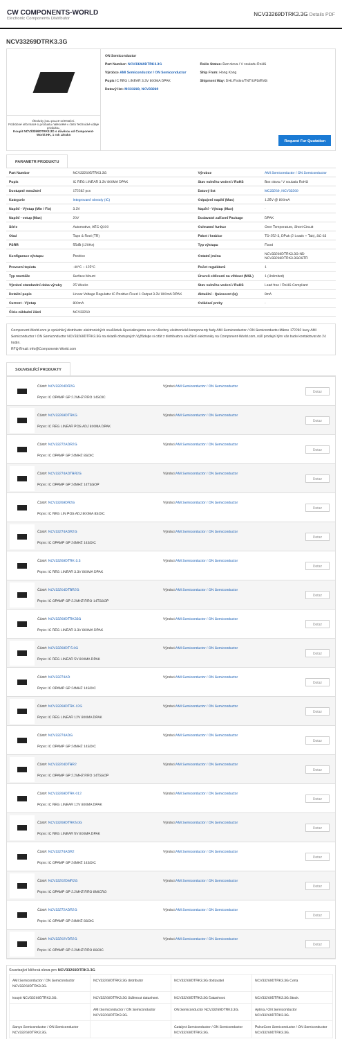CW COMPONENTS-WORLD
Electronic Components Distributor
NCV33269DTRK3.3G Details PDF
NCV33269DTRK3.3G
Obrázky jsou pouze orientační.
Podrobné informace o produktu naleznete v části Technické údaje produktu.
Koupit NCV33269DTRK3.3G s důvěrou od Component-World.HK, 1 rok záruka
ON Semiconductor
Part Number: NCV33269DTRK3.3G
Výrobce AMI Semiconductor / ON Semiconductor
Popis IC REG LINEAR 3.3V 800MA DPAK
Datový list: MC33269, NCV33269
RoHs Status: Bez olova / V souladu RoHS
Ship From: Hong Kong
Shipment Way: DHL/Fedex/TNT/UPS/EMS
Request For Quotation
PARAMETR PRODUKTU
| Part Number | NCV33269DTRK3.3G | Výrobce | AMI Semiconductor / ON Semiconductor |
| Popis | IC REG LINEAR 3.3V 800MA DPAK | Stav volného vedení / RoHS | Bez olova / V souladu RoHS |
| Dostupné množství | 172282 pcs | Datový list | MC33269, NCV33269 |
| Kategorie | Integrované obvody (IC) | Odpojení napětí (Max) | 1.35V @ 800mA |
| Napětí - Výstup (Min / Fix) | 3.3V | Napětí - Výstup (Max) | - |
| Napětí - vstup (Max) | 20V | Dodavatel zařízení Package | DPAK |
| Série | Automotive, AEC-Q100 | Ochranné funkce | Over Temperature, Short Circuit |
| Obal | Tape & Reel (TR) | Paket / krabice | TO-252-3, DPak (2 Leads + Tab), SC-63 |
| PSRR | 55dB (120Hz) | Typ výstupu | Fixed |
| Konfigurace výstupu | Positive | Ostatní jména | NCV33269DTRK3.3G-ND NCV33269DTRK3.3GOSTR |
| Provozní teplota | -40°C ~ 125°C | Počet regulátorů | 1 |
| Typ montáže | Surface Mount | Úroveň citlivosti na vlhkost (MSL) | 1 (Unlimited) |
| Výrobní standardní doba výroby | 25 Weeks | Stav volného vedení / RoHS | Lead free / RoHS Compliant |
| Detailní popis | Linear Voltage Regulator IC Positive Fixed 1 Output 3.3V 800mA DPAK | Aktuální - Quiescent (Iq) | 8mA |
| Current - Výstup | 800mA | Ovládací prvky | - |
| Číslo základní části | NCV33269 | | |
Component-World.com je spolehlivý distributor elektronických součástek.Specializujeme se na všechny elektronické komponenty fady AMI Semiconductor / ON Semiconductor.Máme 172282 kusy AMI Semiconductor / ON Semiconductor NCV33269DTRK3.3G na skladě dostupných.Vyžádejte si citát z distributora součástí elektroniky na Component-World.com, náš prodejní tým vás bude kontaktovat do 24 hodin.
RFQ Email: info@Components-World.com
SOUVISEJÍCÍ PRODUKTY
Část#: NCV33204DR2G Výrobci: AMI Semiconductor / ON Semiconductor
Popis: IC OPAMP GP 2.2MHZ RRO 14SOIC
Dotaz
Část#: NCV33269DTRKG Výrobci: AMI Semiconductor / ON Semiconductor
Popis: IC REG LINEAR POS ADJ 800MA DPAK
Dotaz
Část#: NCV33272ADR2G Výrobci: AMI Semiconductor / ON Semiconductor
Popis: IC OPAMP GP 24MHZ 8SOIC
Dotaz
Část#: NCV33274ADTBR2G Výrobci: AMI Semiconductor / ON Semiconductor
Popis: IC OPAMP GP 24MHZ 14TSSOP
Dotaz
Část#: NCV33269DR2G Výrobci: AMI Semiconductor / ON Semiconductor
Popis: IC REG LIN POS ADJ 800MA 8SOIC
Dotaz
Část#: NCV33274ADR2G Výrobci: AMI Semiconductor / ON Semiconductor
Popis: IC OPAMP GP 24MHZ 14SOIC
Dotaz
Část#: NCV33269DTRK-3.3 Výrobci: AMI Semiconductor / ON Semiconductor
Popis: IC REG LINEAR 3.3V 800MA DPAK
Dotaz
Část#: NCV33204DTBR2G Výrobci: AMI Semiconductor / ON Semiconductor
Popis: IC OPAMP GP 2.2MHZ RRO 14TSSOP
Dotaz
Část#: NCV33269DTRK33G Výrobci: AMI Semiconductor / ON Semiconductor
Popis: IC REG LINEAR 3.3V 800MA DPAK
Dotaz
Část#: NCV33269DT-5.0G Výrobci: AMI Semiconductor / ON Semiconductor
Popis: IC REG LINEAR 5V 800MA DPAK
Dotaz
Část#: NCV33274AD Výrobci: AMI Semiconductor / ON Semiconductor
Popis: IC OPAMP GP 24MHZ 14SOIC
Dotaz
Část#: NCV33269DTRK-12G Výrobci: AMI Semiconductor / ON Semiconductor
Popis: IC REG LINEAR 12V 800MA DPAK
Dotaz
Část#: NCV33274ADG Výrobci: AMI Semiconductor / ON Semiconductor
Popis: IC OPAMP GP 24MHZ 14SOIC
Dotaz
Část#: NCV33204DTBR2 Výrobci: AMI Semiconductor / ON Semiconductor
Popis: IC OPAMP GP 2.2MHZ RRO 14TSSOP
Dotaz
Část#: NCV33269DTRK-012 Výrobci: AMI Semiconductor / ON Semiconductor
Popis: IC REG LINEAR 12V 800MA DPAK
Dotaz
Část#: NCV33269DTRK5.0G Výrobci: AMI Semiconductor / ON Semiconductor
Popis: IC REG LINEAR 5V 800MA DPAK
Dotaz
Část#: NCV33274ADR2 Výrobci: AMI Semiconductor / ON Semiconductor
Popis: IC OPAMP GP 24MHZ 14SOIC
Dotaz
Část#: NCV33202DMR2G Výrobci: AMI Semiconductor / ON Semiconductor
Popis: IC OPAMP GP 2.2MHZ RRO 8MICRO
Dotaz
Část#: NCV33272ADR2G Výrobci: AMI Semiconductor / ON Semiconductor
Popis: IC OPAMP GP 24MHZ 8SOIC
Dotaz
Část#: NCV33202VDR2G Výrobci: AMI Semiconductor / ON Semiconductor
Popis: IC OPAMP GP 2.2MHZ RRO 8SOIC
Dotaz
Související klíčová slova pro NCV33269DTRK3.3G
| AMI Semiconductor / ON Semiconductor NCV33269DTRK3.3G. | NCV33269DTRK3.3G distributor | NCV33269DTRK3.3G dodavatel | NCV33269DTRK3.3G Cena |
| koupit NCV33269DTRK3.3G. | NCV33269DTRK3.3G Stáhnout datasheet. | NCV33269DTRK3.3G Datasheet. | NCV33269DTRK3.3G Stock. |
| | AMI Semiconductor / ON Semiconductor NCV33269DTRK3.3G. | ON Semiconductor NCV33269DTRK3.3G. | Aptina / ON Semiconductor NCV33269DTRK3.3G. |
| Sanyo Semiconductor / ON Semiconductor NCV33269DTRK3.3G. | | Catalyst Semiconductor / ON Semiconductor NCV33269DTRK3.3G. | PulseCore Semiconductor / ON Semiconductor NCV33269DTRK3.3G. |